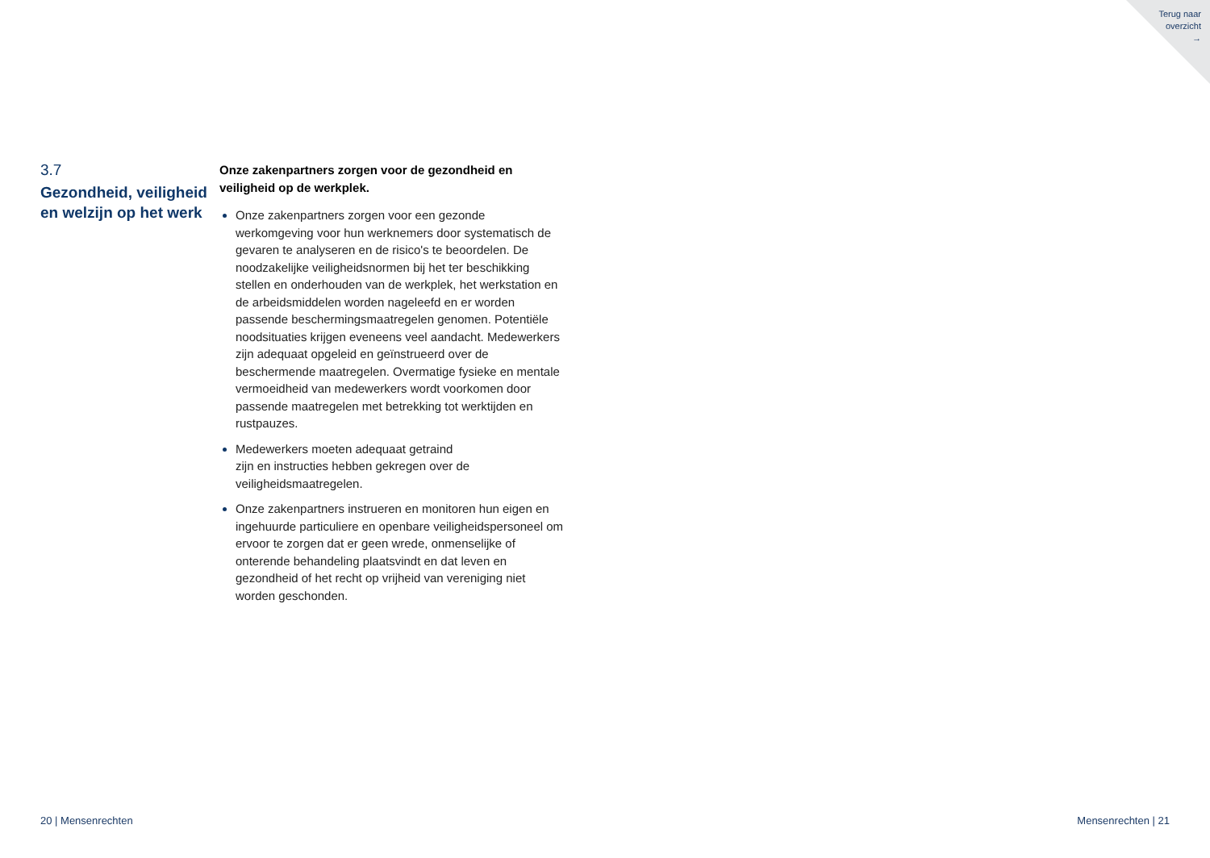Terug naar
overzicht
→
3.7
Gezondheid, veiligheid en welzijn op het werk
Onze zakenpartners zorgen voor de gezondheid en veiligheid op de werkplek.
Onze zakenpartners zorgen voor een gezonde werkomgeving voor hun werknemers door systematisch de gevaren te analyseren en de risico's te beoordelen. De noodzakelijke veiligheidsnormen bij het ter beschikking stellen en onderhouden van de werkplek, het werkstation en de arbeidsmiddelen worden nageleefd en er worden passende beschermingsmaatregelen genomen. Potentiële noodsituaties krijgen eveneens veel aandacht. Medewerkers zijn adequaat opgeleid en geïnstrueerd over de beschermende maatregelen. Overmatige fysieke en mentale vermoeidheid van medewerkers wordt voorkomen door passende maatregelen met betrekking tot werktijden en rustpauzes.
Medewerkers moeten adequaat getraind
zijn en instructies hebben gekregen over de veiligheidsmaatregelen.
Onze zakenpartners instrueren en monitoren hun eigen en ingehuurde particuliere en openbare veiligheidspersoneel om ervoor te zorgen dat er geen wrede, onmenselijke of onterende behandeling plaatsvindt en dat leven en gezondheid of het recht op vrijheid van vereniging niet worden geschonden.
20 | Mensenrechten Mensenrechten | 21